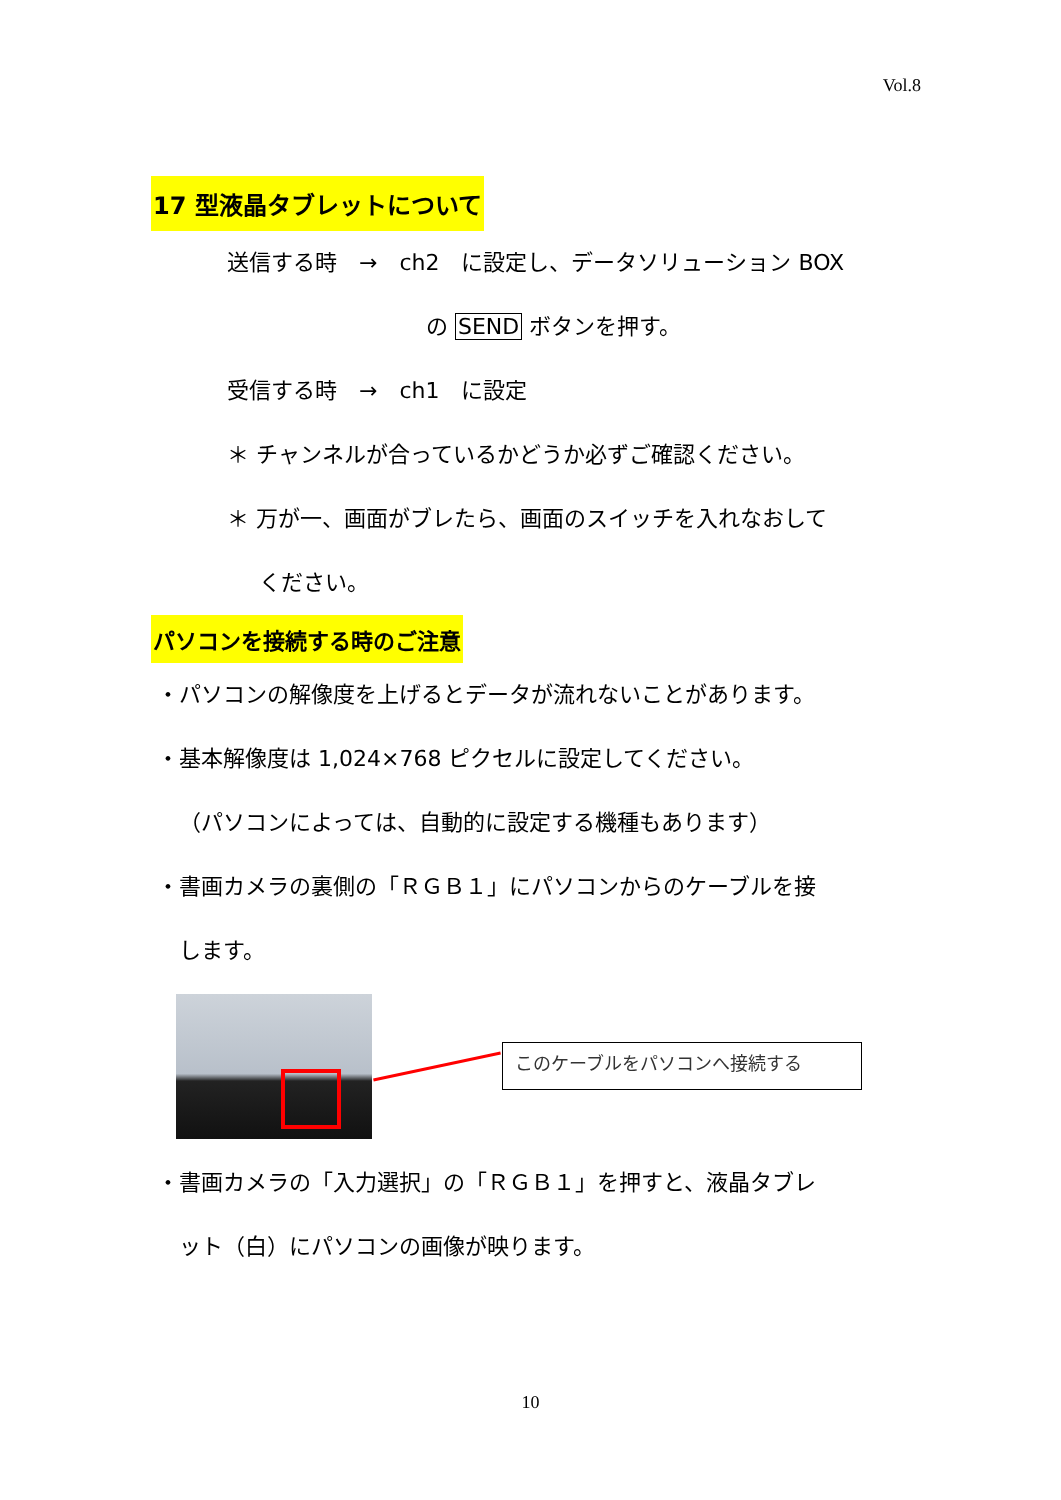Vol.8
17 型液晶タブレットについて
送信する時　→　ch2　に設定し、データソリューション BOX
の SEND ボタンを押す。
受信する時　→　ch1　に設定
＊ チャンネルが合っているかどうか必ずご確認ください。
＊ 万が一、画面がブレたら、画面のスイッチを入れなおして
ください。
パソコンを接続する時のご注意
・パソコンの解像度を上げるとデータが流れないことがあります。
・基本解像度は 1,024×768 ピクセルに設定してください。
（パソコンによっては、自動的に設定する機種もあります）
・書画カメラの裏側の「ＲＧＢ１」にパソコンからのケーブルを接
します。
このケーブルをパソコンへ接続する
・書画カメラの「入力選択」の「ＲＧＢ１」を押すと、液晶タブレ
ット（白）にパソコンの画像が映ります。
10